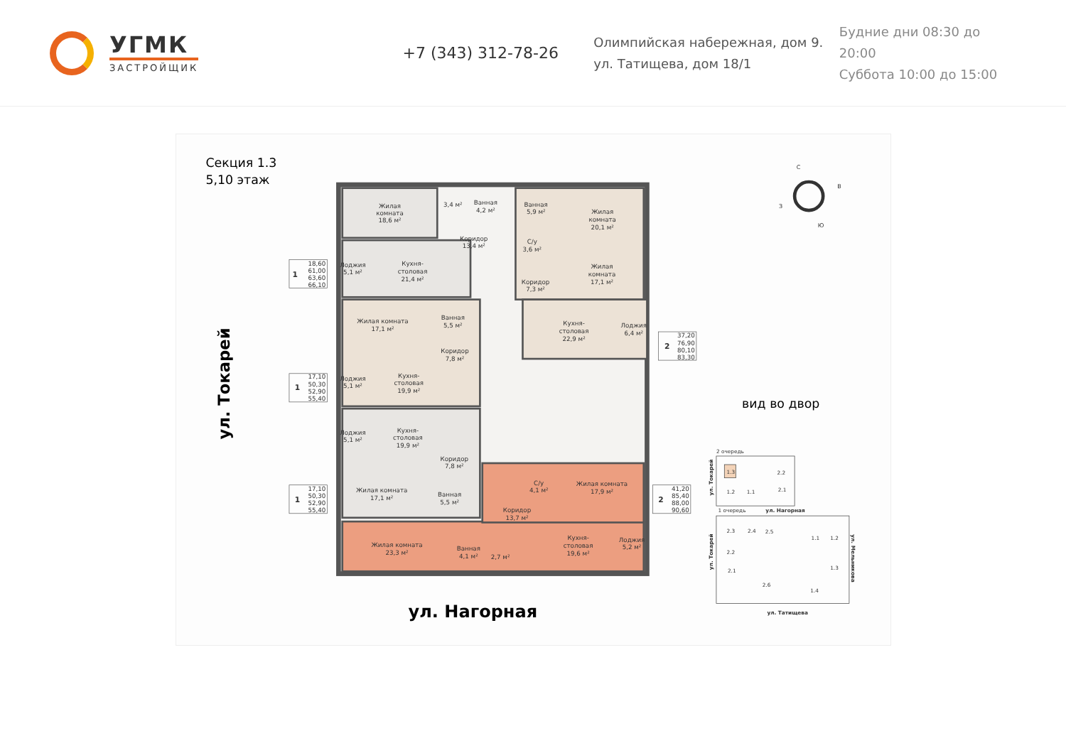УГМК
ЗАСТРОЙЩИК
+7 (343) 312-78-26
Олимпийская набережная, дом 9.
ул. Татищева, дом 18/1
Будние дни 08:30 до 20:00
Суббота 10:00 до 15:00
Секция 1.3
5,10 этаж
Жилая
комната
18,6 м²
3,4 м²
Ванная
4,2 м²
Ванная
5,9 м²
Жилая
комната
20,1 м²
Коридор
13,4 м²
С/у
3,6 м²
Лоджия
5,1 м²
Кухня-
столовая
21,4 м²
Жилая
комната
17,1 м²
Коридор
7,3 м²
Жилая комната
17,1 м²
Ванная
5,5 м²
Кухня-
столовая
22,9 м²
Лоджия
6,4 м²
Коридор
7,8 м²
Лоджия
5,1 м²
Кухня-
столовая
19,9 м²
Лоджия
5,1 м²
Кухня-
столовая
19,9 м²
Коридор
7,8 м²
С/у
4,1 м²
Жилая комната
17,9 м²
Жилая комната
17,1 м²
Ванная
5,5 м²
Коридор
13,7 м²
Жилая комната
23,3 м²
Ванная
4,1 м²
2,7 м²
Кухня-
столовая
19,6 м²
Лоджия
5,2 м²
1
18,60
61,00
63,60
66,10
1
17,10
50,30
52,90
55,40
1
17,10
50,30
52,90
55,40
2
37,20
76,90
80,10
83,30
2
41,20
85,40
88,00
90,60
ул. Токарей
ул. Нагорная
С
В
З
Ю
вид во двор
2 очередь
1.3
1.2
1.1
2.2
2.1
1 очередь
ул. Нагорная
2.3
2.4
2.5
1.1
1.2
2.2
2.1
1.3
2.6
1.4
ул. Татищева
ул. Токарей
ул. Токарей
ул. Мельникова